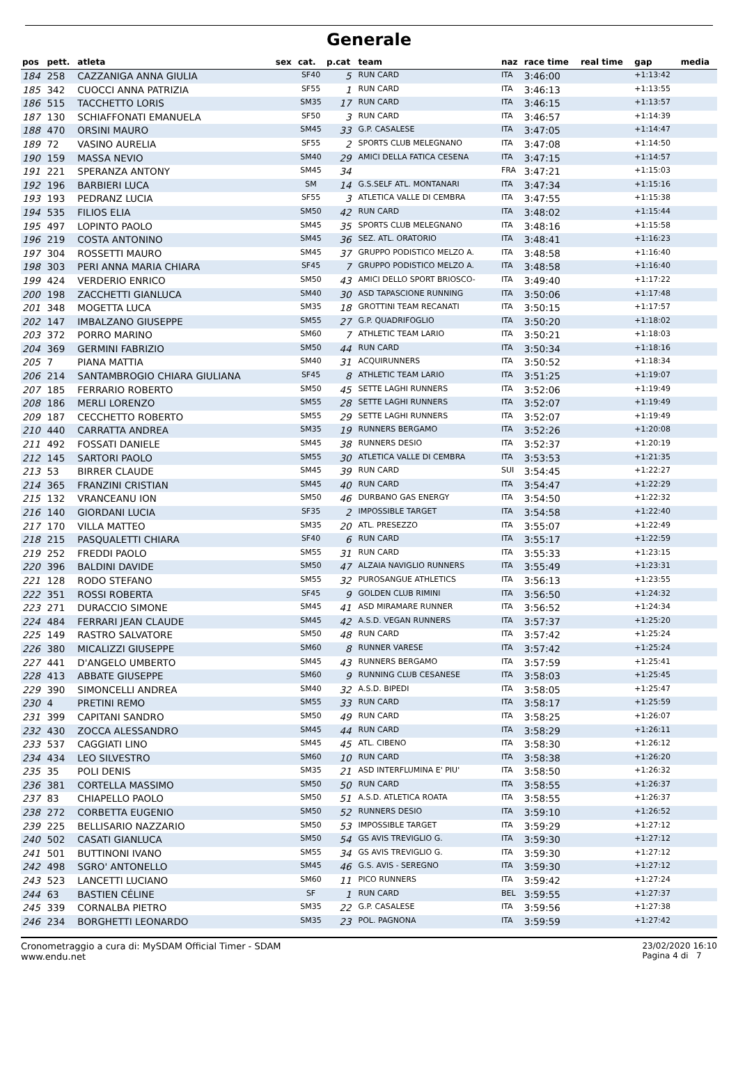Generale
| pos | pett. | atleta | sex | cat. | p.cat | team | naz | race time | real time | gap | media |
| --- | --- | --- | --- | --- | --- | --- | --- | --- | --- | --- | --- |
| 184 | 258 | CAZZANIGA ANNA GIULIA | | SF40 | 5 | RUN CARD | ITA | 3:46:00 | | +1:13:42 | |
| 185 | 342 | CUOCCI ANNA PATRIZIA | | SF55 | 1 | RUN CARD | ITA | 3:46:13 | | +1:13:55 | |
| 186 | 515 | TACCHETTO LORIS | | SM35 | 17 | RUN CARD | ITA | 3:46:15 | | +1:13:57 | |
| 187 | 130 | SCHIAFFONATI EMANUELA | | SF50 | 3 | RUN CARD | ITA | 3:46:57 | | +1:14:39 | |
| 188 | 470 | ORSINI MAURO | | SM45 | 33 | G.P. CASALESE | ITA | 3:47:05 | | +1:14:47 | |
| 189 | 72 | VASINO AURELIA | | SF55 | 2 | SPORTS CLUB MELEGNANO | ITA | 3:47:08 | | +1:14:50 | |
| 190 | 159 | MASSA NEVIO | | SM40 | 29 | AMICI DELLA FATICA CESENA | ITA | 3:47:15 | | +1:14:57 | |
| 191 | 221 | SPERANZA ANTONY | | SM45 | 34 | | FRA | 3:47:21 | | +1:15:03 | |
| 192 | 196 | BARBIERI LUCA | | SM | 14 | G.S.SELF ATL. MONTANARI | ITA | 3:47:34 | | +1:15:16 | |
| 193 | 193 | PEDRANZ LUCIA | | SF55 | 3 | ATLETICA VALLE DI CEMBRA | ITA | 3:47:55 | | +1:15:38 | |
| 194 | 535 | FILIOS ELIA | | SM50 | 42 | RUN CARD | ITA | 3:48:02 | | +1:15:44 | |
| 195 | 497 | LOPINTO PAOLO | | SM45 | 35 | SPORTS CLUB MELEGNANO | ITA | 3:48:16 | | +1:15:58 | |
| 196 | 219 | COSTA ANTONINO | | SM45 | 36 | SEZ. ATL. ORATORIO | ITA | 3:48:41 | | +1:16:23 | |
| 197 | 304 | ROSSETTI MAURO | | SM45 | 37 | GRUPPO PODISTICO MELZO A. | ITA | 3:48:58 | | +1:16:40 | |
| 198 | 303 | PERI ANNA MARIA CHIARA | | SF45 | 7 | GRUPPO PODISTICO MELZO A. | ITA | 3:48:58 | | +1:16:40 | |
| 199 | 424 | VERDERIO ENRICO | | SM50 | 43 | AMICI DELLO SPORT BRIOSCO- | ITA | 3:49:40 | | +1:17:22 | |
| 200 | 198 | ZACCHETTI GIANLUCA | | SM40 | 30 | ASD TAPASCIONE RUNNING | ITA | 3:50:06 | | +1:17:48 | |
| 201 | 348 | MOGETTA LUCA | | SM35 | 18 | GROTTINI TEAM RECANATI | ITA | 3:50:15 | | +1:17:57 | |
| 202 | 147 | IMBALZANO GIUSEPPE | | SM55 | 27 | G.P. QUADRIFOGLIO | ITA | 3:50:20 | | +1:18:02 | |
| 203 | 372 | PORRO MARINO | | SM60 | 7 | ATHLETIC TEAM LARIO | ITA | 3:50:21 | | +1:18:03 | |
| 204 | 369 | GERMINI FABRIZIO | | SM50 | 44 | RUN CARD | ITA | 3:50:34 | | +1:18:16 | |
| 205 | 7 | PIANA MATTIA | | SM40 | 31 | ACQUIRUNNERS | ITA | 3:50:52 | | +1:18:34 | |
| 206 | 214 | SANTAMBROGIO CHIARA GIULIANA | | SF45 | 8 | ATHLETIC TEAM LARIO | ITA | 3:51:25 | | +1:19:07 | |
| 207 | 185 | FERRARIO ROBERTO | | SM50 | 45 | SETTE LAGHI RUNNERS | ITA | 3:52:06 | | +1:19:49 | |
| 208 | 186 | MERLI LORENZO | | SM55 | 28 | SETTE LAGHI RUNNERS | ITA | 3:52:07 | | +1:19:49 | |
| 209 | 187 | CECCHETTO ROBERTO | | SM55 | 29 | SETTE LAGHI RUNNERS | ITA | 3:52:07 | | +1:19:49 | |
| 210 | 440 | CARRATTA ANDREA | | SM35 | 19 | RUNNERS BERGAMO | ITA | 3:52:26 | | +1:20:08 | |
| 211 | 492 | FOSSATI DANIELE | | SM45 | 38 | RUNNERS DESIO | ITA | 3:52:37 | | +1:20:19 | |
| 212 | 145 | SARTORI PAOLO | | SM55 | 30 | ATLETICA VALLE DI CEMBRA | ITA | 3:53:53 | | +1:21:35 | |
| 213 | 53 | BIRRER CLAUDE | | SM45 | 39 | RUN CARD | SUI | 3:54:45 | | +1:22:27 | |
| 214 | 365 | FRANZINI CRISTIAN | | SM45 | 40 | RUN CARD | ITA | 3:54:47 | | +1:22:29 | |
| 215 | 132 | VRANCEANU ION | | SM50 | 46 | DURBANO GAS ENERGY | ITA | 3:54:50 | | +1:22:32 | |
| 216 | 140 | GIORDANI LUCIA | | SF35 | 2 | IMPOSSIBLE TARGET | ITA | 3:54:58 | | +1:22:40 | |
| 217 | 170 | VILLA MATTEO | | SM35 | 20 | ATL. PRESEZZO | ITA | 3:55:07 | | +1:22:49 | |
| 218 | 215 | PASQUALETTI CHIARA | | SF40 | 6 | RUN CARD | ITA | 3:55:17 | | +1:22:59 | |
| 219 | 252 | FREDDI PAOLO | | SM55 | 31 | RUN CARD | ITA | 3:55:33 | | +1:23:15 | |
| 220 | 396 | BALDINI DAVIDE | | SM50 | 47 | ALZAIA NAVIGLIO RUNNERS | ITA | 3:55:49 | | +1:23:31 | |
| 221 | 128 | RODO STEFANO | | SM55 | 32 | PUROSANGUE ATHLETICS | ITA | 3:56:13 | | +1:23:55 | |
| 222 | 351 | ROSSI ROBERTA | | SF45 | 9 | GOLDEN CLUB RIMINI | ITA | 3:56:50 | | +1:24:32 | |
| 223 | 271 | DURACCIO SIMONE | | SM45 | 41 | ASD MIRAMARE RUNNER | ITA | 3:56:52 | | +1:24:34 | |
| 224 | 484 | FERRARI JEAN CLAUDE | | SM45 | 42 | A.S.D. VEGAN RUNNERS | ITA | 3:57:37 | | +1:25:20 | |
| 225 | 149 | RASTRO SALVATORE | | SM50 | 48 | RUN CARD | ITA | 3:57:42 | | +1:25:24 | |
| 226 | 380 | MICALIZZI GIUSEPPE | | SM60 | 8 | RUNNER VARESE | ITA | 3:57:42 | | +1:25:24 | |
| 227 | 441 | D'ANGELO UMBERTO | | SM45 | 43 | RUNNERS BERGAMO | ITA | 3:57:59 | | +1:25:41 | |
| 228 | 413 | ABBATE GIUSEPPE | | SM60 | 9 | RUNNING CLUB CESANESE | ITA | 3:58:03 | | +1:25:45 | |
| 229 | 390 | SIMONCELLI ANDREA | | SM40 | 32 | A.S.D. BIPEDI | ITA | 3:58:05 | | +1:25:47 | |
| 230 | 4 | PRETINI REMO | | SM55 | 33 | RUN CARD | ITA | 3:58:17 | | +1:25:59 | |
| 231 | 399 | CAPITANI SANDRO | | SM50 | 49 | RUN CARD | ITA | 3:58:25 | | +1:26:07 | |
| 232 | 430 | ZOCCA ALESSANDRO | | SM45 | 44 | RUN CARD | ITA | 3:58:29 | | +1:26:11 | |
| 233 | 537 | CAGGIATI LINO | | SM45 | 45 | ATL. CIBENO | ITA | 3:58:30 | | +1:26:12 | |
| 234 | 434 | LEO SILVESTRO | | SM60 | 10 | RUN CARD | ITA | 3:58:38 | | +1:26:20 | |
| 235 | 35 | POLI DENIS | | SM35 | 21 | ASD INTERFLUMINA E' PIU' | ITA | 3:58:50 | | +1:26:32 | |
| 236 | 381 | CORTELLA MASSIMO | | SM50 | 50 | RUN CARD | ITA | 3:58:55 | | +1:26:37 | |
| 237 | 83 | CHIAPELLO PAOLO | | SM50 | 51 | A.S.D. ATLETICA ROATA | ITA | 3:58:55 | | +1:26:37 | |
| 238 | 272 | CORBETTA EUGENIO | | SM50 | 52 | RUNNERS DESIO | ITA | 3:59:10 | | +1:26:52 | |
| 239 | 225 | BELLISARIO NAZZARIO | | SM50 | 53 | IMPOSSIBLE TARGET | ITA | 3:59:29 | | +1:27:12 | |
| 240 | 502 | CASATI GIANLUCA | | SM50 | 54 | GS AVIS TREVIGLIO G. | ITA | 3:59:30 | | +1:27:12 | |
| 241 | 501 | BUTTINONI IVANO | | SM55 | 34 | GS AVIS TREVIGLIO G. | ITA | 3:59:30 | | +1:27:12 | |
| 242 | 498 | SGRO' ANTONELLO | | SM45 | 46 | G.S. AVIS - SEREGNO | ITA | 3:59:30 | | +1:27:12 | |
| 243 | 523 | LANCETTI LUCIANO | | SM60 | 11 | PICO RUNNERS | ITA | 3:59:42 | | +1:27:24 | |
| 244 | 63 | BASTIEN CÉLINE | | SF | 1 | RUN CARD | BEL | 3:59:55 | | +1:27:37 | |
| 245 | 339 | CORNALBA PIETRO | | SM35 | 22 | G.P. CASALESE | ITA | 3:59:56 | | +1:27:38 | |
| 246 | 234 | BORGHETTI LEONARDO | | SM35 | 23 | POL. PAGNONA | ITA | 3:59:59 | | +1:27:42 | |
Cronometraggio a cura di: MySDAM Official Timer - SDAM
www.endu.net
23/02/2020 16:10
Pagina 4 di 7